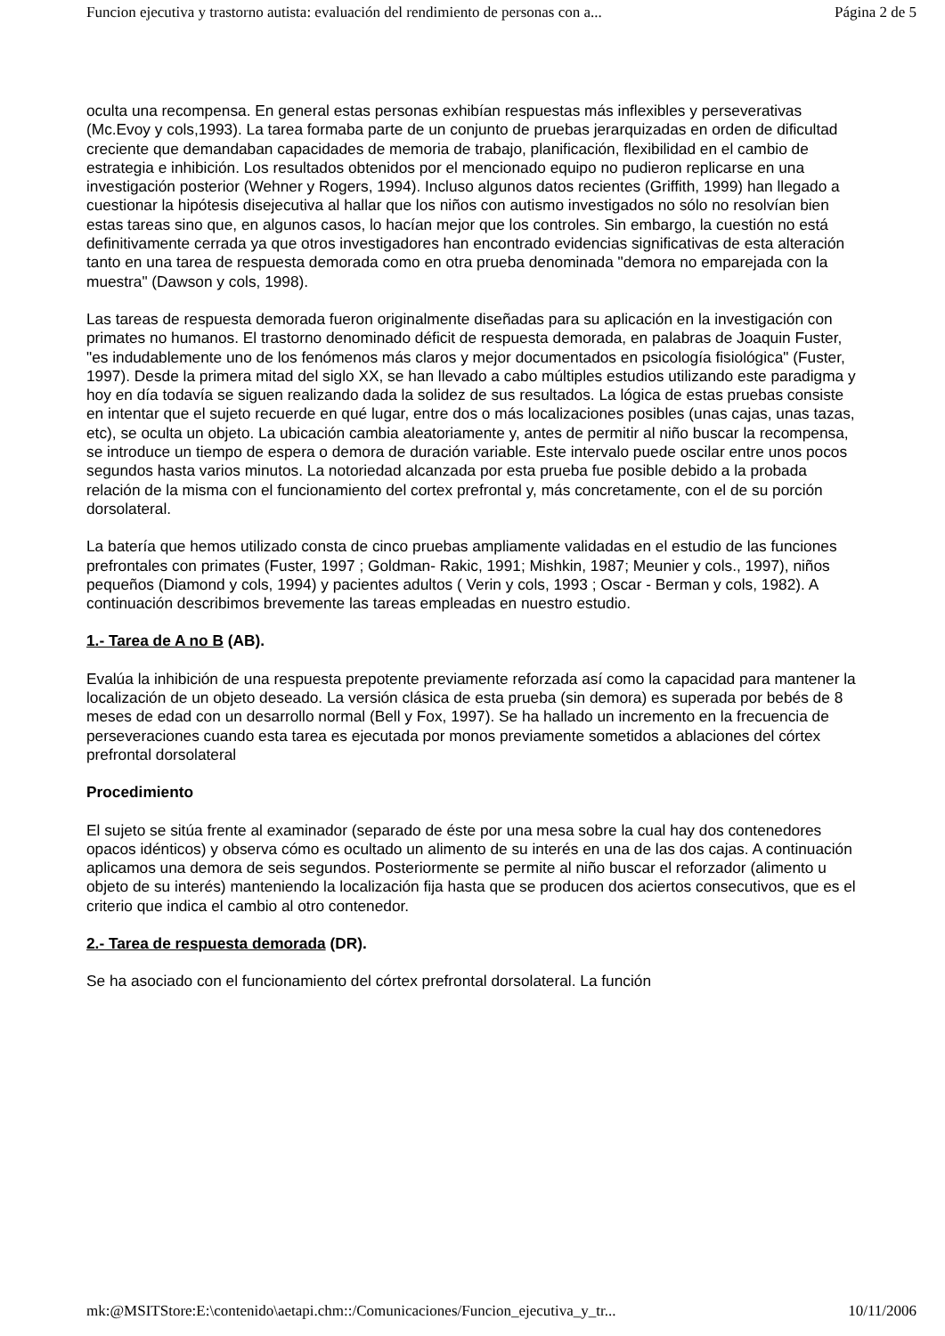Funcion ejecutiva y trastorno autista: evaluación del rendimiento de personas con a... Página 2 de 5
oculta una recompensa. En general estas personas exhibían respuestas más inflexibles y perseverativas (Mc.Evoy y cols,1993). La tarea formaba parte de un conjunto de pruebas jerarquizadas en orden de dificultad creciente que demandaban capacidades de memoria de trabajo, planificación, flexibilidad en el cambio de estrategia e inhibición. Los resultados obtenidos por el mencionado equipo no pudieron replicarse en una investigación posterior (Wehner y Rogers, 1994). Incluso algunos datos recientes (Griffith, 1999) han llegado a cuestionar la hipótesis disejecutiva al hallar que los niños con autismo investigados no sólo no resolvían bien estas tareas sino que, en algunos casos, lo hacían mejor que los controles. Sin embargo, la cuestión no está definitivamente cerrada ya que otros investigadores han encontrado evidencias significativas de esta alteración tanto en una tarea de respuesta demorada como en otra prueba denominada "demora no emparejada con la muestra" (Dawson y cols, 1998).
Las tareas de respuesta demorada fueron originalmente diseñadas para su aplicación en la investigación con primates no humanos. El trastorno denominado déficit de respuesta demorada, en palabras de Joaquin Fuster, "es indudablemente uno de los fenómenos más claros y mejor documentados en psicología fisiológica" (Fuster, 1997). Desde la primera mitad del siglo XX, se han llevado a cabo múltiples estudios utilizando este paradigma y hoy en día todavía se siguen realizando dada la solidez de sus resultados. La lógica de estas pruebas consiste en intentar que el sujeto recuerde en qué lugar, entre dos o más localizaciones posibles (unas cajas, unas tazas, etc), se oculta un objeto. La ubicación cambia aleatoriamente y, antes de permitir al niño buscar la recompensa, se introduce un tiempo de espera o demora de duración variable. Este intervalo puede oscilar entre unos pocos segundos hasta varios minutos. La notoriedad alcanzada por esta prueba fue posible debido a la probada relación de la misma con el funcionamiento del cortex prefrontal y, más concretamente, con el de su porción dorsolateral.
La batería que hemos utilizado consta de cinco pruebas ampliamente validadas en el estudio de las funciones prefrontales con primates (Fuster, 1997 ; Goldman- Rakic, 1991; Mishkin, 1987; Meunier y cols., 1997), niños pequeños (Diamond y cols, 1994) y pacientes adultos ( Verin y cols, 1993 ; Oscar - Berman y cols, 1982). A continuación describimos brevemente las tareas empleadas en nuestro estudio.
1.- Tarea de A no B (AB).
Evalúa la inhibición de una respuesta prepotente previamente reforzada así como la capacidad para mantener la localización de un objeto deseado. La versión clásica de esta prueba (sin demora) es superada por bebés de 8 meses de edad con un desarrollo normal (Bell y Fox, 1997). Se ha hallado un incremento en la frecuencia de perseveraciones cuando esta tarea es ejecutada por monos previamente sometidos a ablaciones del córtex prefrontal dorsolateral
Procedimiento
El sujeto se sitúa frente al examinador (separado de éste por una mesa sobre la cual hay dos contenedores opacos idénticos) y observa cómo es ocultado un alimento de su interés en una de las dos cajas. A continuación aplicamos una demora de seis segundos. Posteriormente se permite al niño buscar el reforzador (alimento u objeto de su interés) manteniendo la localización fija hasta que se producen dos aciertos consecutivos, que es el criterio que indica el cambio al otro contenedor.
2.- Tarea de respuesta demorada (DR).
Se ha asociado con el funcionamiento del córtex prefrontal dorsolateral. La función
mk:@MSITStore:E:\contenido\aetapi.chm::/Comunicaciones/Funcion_ejecutiva_y_tr... 10/11/2006